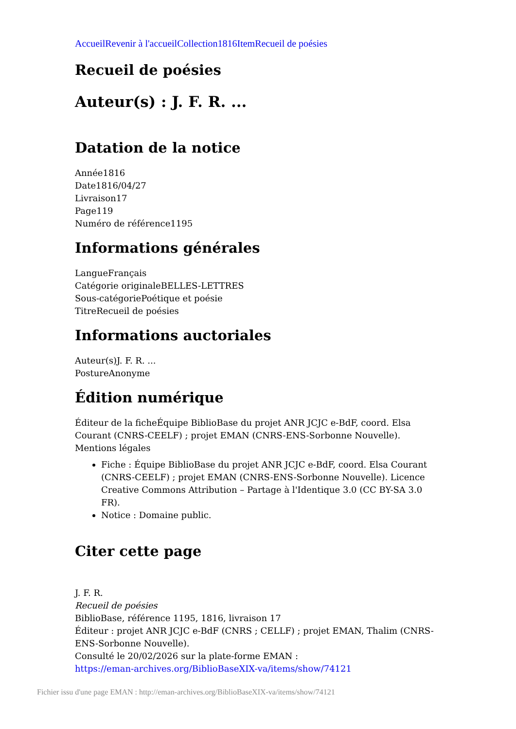Accueil Revenir à l'accueil Collection 1816 Item Recueil de poésies
Recueil de poésies
Auteur(s) : J. F. R. ...
Datation de la notice
Année1816
Date1816/04/27
Livraison17
Page119
Numéro de référence1195
Informations générales
LangueFrançais
Catégorie originaleBELLES-LETTRES
Sous-catégoriePoétique et poésie
TitreRecueil de poésies
Informations auctoriales
Auteur(s)J. F. R. ...
PostureAnonyme
Édition numérique
Éditeur de la ficheÉquipe BiblioBase du projet ANR JCJC e-BdF, coord. Elsa Courant (CNRS-CEELF) ; projet EMAN (CNRS-ENS-Sorbonne Nouvelle).
Mentions légales
Fiche : Équipe BiblioBase du projet ANR JCJC e-BdF, coord. Elsa Courant (CNRS-CEELF) ; projet EMAN (CNRS-ENS-Sorbonne Nouvelle). Licence Creative Commons Attribution – Partage à l'Identique 3.0 (CC BY-SA 3.0 FR).
Notice : Domaine public.
Citer cette page
J. F. R.
Recueil de poésies
BiblioBase, référence 1195, 1816, livraison 17
Éditeur : projet ANR JCJC e-BdF (CNRS ; CELLF) ; projet EMAN, Thalim (CNRS-ENS-Sorbonne Nouvelle).
Consulté le 20/02/2026 sur la plate-forme EMAN :
https://eman-archives.org/BiblioBaseXIX-va/items/show/74121
Fichier issu d'une page EMAN : http://eman-archives.org/BiblioBaseXIX-va/items/show/74121